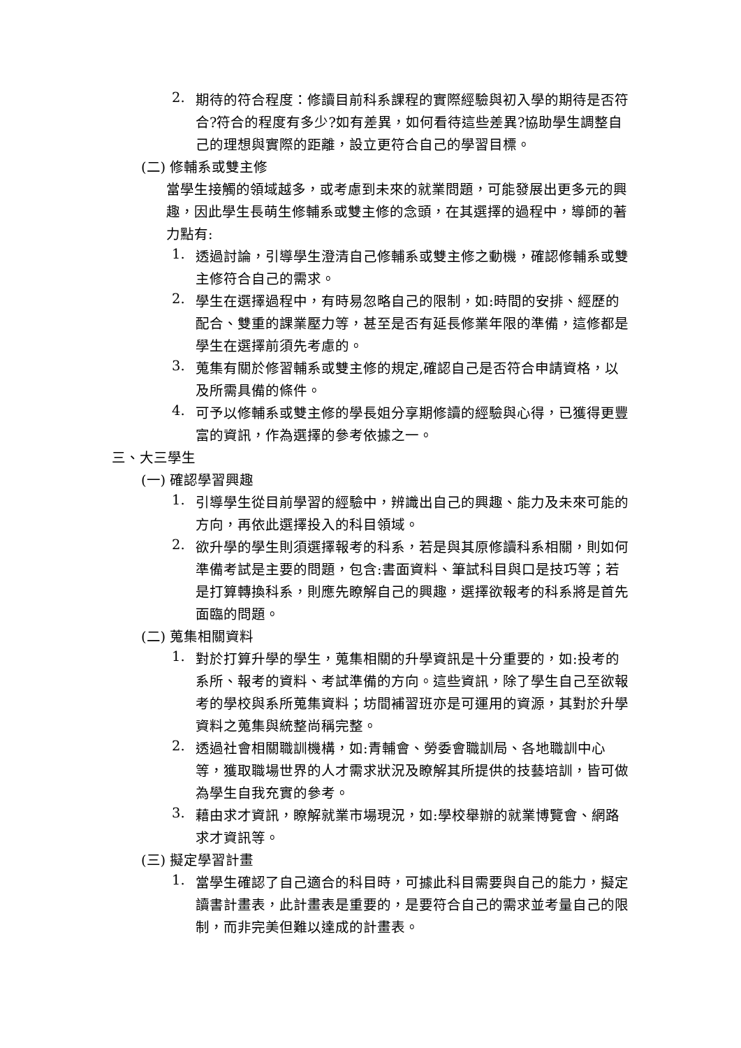2.
期待的符合程度：修讀目前科系課程的實際經驗與初入學的期待是否符合?符合的程度有多少?如有差異，如何看待這些差異?協助學生調整自己的理想與實際的距離，設立更符合自己的學習目標。
(二) 修輔系或雙主修
當學生接觸的領域越多，或考慮到未來的就業問題，可能發展出更多元的興趣，因此學生長萌生修輔系或雙主修的念頭，在其選擇的過程中，導師的著力點有:
1.
透過討論，引導學生澄清自己修輔系或雙主修之動機，確認修輔系或雙主修符合自己的需求。
2.
學生在選擇過程中，有時易忽略自己的限制，如:時間的安排、經歷的配合、雙重的課業壓力等，甚至是否有延長修業年限的準備，這修都是學生在選擇前須先考慮的。
3.
蒐集有關於修習輔系或雙主修的規定,確認自己是否符合申請資格，以及所需具備的條件。
4.
可予以修輔系或雙主修的學長姐分享期修讀的經驗與心得，已獲得更豐富的資訊，作為選擇的參考依據之一。
三、大三學生
(一) 確認學習興趣
1.
引導學生從目前學習的經驗中，辨識出自己的興趣、能力及未來可能的方向，再依此選擇投入的科目領域。
2.
欲升學的學生則須選擇報考的科系，若是與其原修讀科系相關，則如何準備考試是主要的問題，包含:書面資料、筆試科目與口是技巧等；若是打算轉換科系，則應先瞭解自己的興趣，選擇欲報考的科系將是首先面臨的問題。
(二) 蒐集相關資料
1.
對於打算升學的學生，蒐集相關的升學資訊是十分重要的，如:投考的系所、報考的資料、考試準備的方向。這些資訊，除了學生自己至欲報考的學校與系所蒐集資料；坊間補習班亦是可運用的資源，其對於升學資料之蒐集與統整尚稱完整。
2.
透過社會相關職訓機構，如:青輔會、勞委會職訓局、各地職訓中心等，獲取職場世界的人才需求狀況及瞭解其所提供的技藝培訓，皆可做為學生自我充實的參考。
3.
藉由求才資訊，瞭解就業市場現況，如:學校舉辦的就業博覽會、網路求才資訊等。
(三) 擬定學習計畫
1.
當學生確認了自己適合的科目時，可據此科目需要與自己的能力，擬定讀書計畫表，此計畫表是重要的，是要符合自己的需求並考量自己的限制，而非完美但難以達成的計畫表。